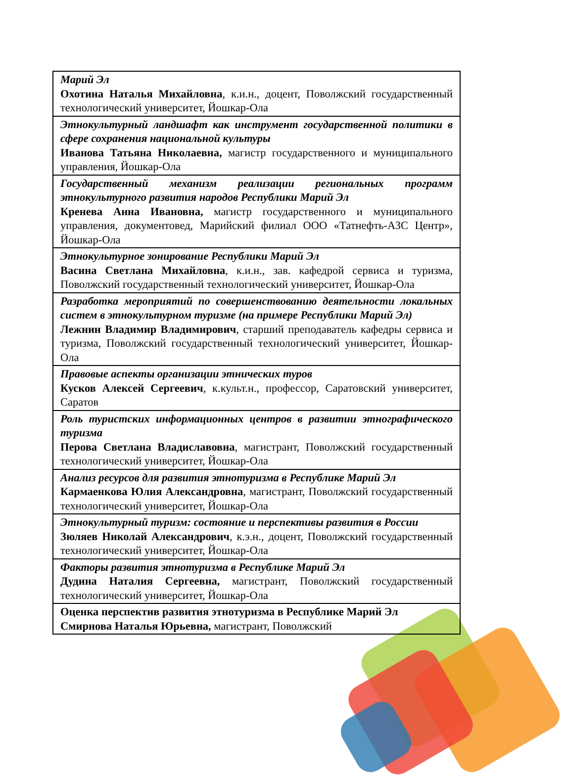| Марий Эл Охотина Наталья Михайловна , к.и.н., доцент, Поволжский государственный технологический университет, Йошкар-Ола |
| Этнокультурный ландшафт как инструмент государственной политики в сфере сохранения национальной культуры Иванова Татьяна Николаевна, магистр государственного и муниципального управления, Йошкар-Ола |
| Государственный механизм реализации региональных программ этнокультурного развития народов Республики Марий Эл Кренева Анна Ивановна, магистр государственного и муниципального управления, документовед, Марийский филиал ООО «Татнефть-АЗС Центр», Йошкар-Ола |
| Этнокультурное зонирование Республики Марий Эл Васина Светлана Михайловна , к.и.н., зав. кафедрой сервиса и туризма, Поволжский государственный технологический университет, Йошкар-Ола |
| Разработка мероприятий по совершенствованию деятельности локальных систем в этнокультурном туризме (на примере Республики Марий Эл) Лежнин Владимир Владимирович , старший преподаватель кафедры сервиса и туризма, Поволжский государственный технологический университет, Йошкар-Ола |
| Правовые аспекты организации этнических туров Кусков Алексей Сергеевич , к.культ.н., профессор, Саратовский университет, Саратов |
| Роль туристских информационных центров в развитии этнографического туризма Перова Светлана Владиславовна , магистрант, Поволжский государственный технологический университет, Йошкар-Ола |
| Анализ ресурсов для развития этнотуризма в Республике Марий Эл Кармаенкова Юлия Александровна , магистрант, Поволжский государственный технологический университет, Йошкар-Ола |
| Этнокультурный туризм: состояние и перспективы развития в России Зюляев Николай Александрович , к.э.н., доцент, Поволжский государственный технологический университет, Йошкар-Ола |
| Факторы развития этнотуризма в Республике Марий Эл Дудина Наталия Сергеевна, магистрант, Поволжский государственный технологический университет, Йошкар-Ола |
| Оценка перспектив развития этнотуризма в Республике Марий Эл Смирнова Наталья Юрьевна, магистрант, Поволжский |